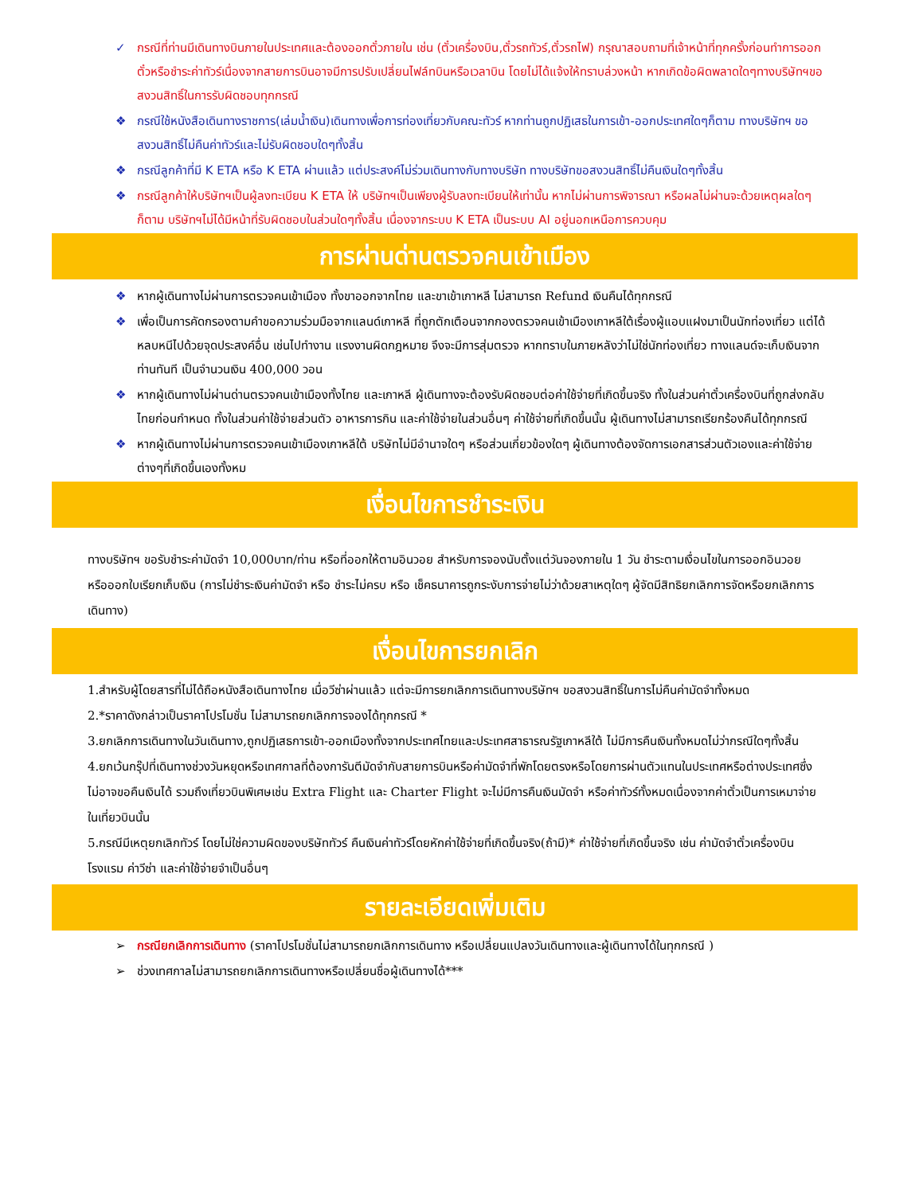✓ กรณีที่ท่านมีเดินทางบินภายในประเทศและต้องออกตั๋วภายใน เช่น (ตั๋วเครื่องบิน,ตั๋วรถทัวร์,ตั๋วรถไฟ) กรุณาสอบถามที่เจ้าหน้าที่ทุกครั้งก่อนทำการออกตั๋วหรือชำระค่าทัวร์เนื่องจากสายการบินอาจมีการปรับเปลี่ยนไฟล์ทบินหรือเวลาบิน โดยไม่ได้แจ้งให้ทราบล่วงหน้า หากเกิดข้อผิดพลาดใดๆทางบริษัทฯขอสงวนสิทธิ์ในการรับผิดชอบทุกกรณี
❖ กรณีใช้หนังสือเดินทางราชการ(เล่มน้ำเงิน)เดินทางเพื่อการท่องเที่ยวกับคณะทัวร์ หากท่านถูกปฏิเสธในการเข้า-ออกประเทศใดๆก็ตาม ทางบริษัทฯ ขอสงวนสิทธิ์ไม่คืนค่าทัวร์และไม่รับผิดชอบใดๆทั้งสิ้น
❖ กรณีลูกค้าที่มี K ETA หรือ K ETA ผ่านแล้ว แต่ประสงค์ไม่ร่วมเดินทางกับทางบริษัท ทางบริษัทขอสงวนสิทธิ์ไม่คืนเงินใดๆทั้งสิ้น
❖ กรณีลูกค้าให้บริษัทฯเป็นผู้ลงทะเบียน K ETA ให้ บริษัทฯเป็นเพียงผู้รับลงทะเบียนให้เท่านั้น หากไม่ผ่านการพิจารณา หรือผลไม่ผ่านจะด้วยเหตุผลใดๆก็ตาม บริษัทฯไม่ได้มีหน้าที่รับผิดชอบในส่วนใดๆทั้งสิ้น เนื่องจากระบบ K ETA เป็นระบบ AI อยู่นอกเหนือการควบคุม
การผ่านด่านตรวจคนเข้าเมือง
❖ หากผู้เดินทางไม่ผ่านการตรวจคนเข้าเมือง ทั้งขาออกจากไทย และขาเข้าเกาหลี ไม่สามารถ Refund เงินคืนได้ทุกกรณี
❖ เพื่อเป็นการคัดกรองตามคำขอความร่วมมือจากแลนด์เกาหลี ที่ถูกตักเตือนจากกองตรวจคนเข้าเมืองเกาหลีใต้เรื่องผู้แอบแฝงมาเป็นนักท่องเที่ยว แต่ได้หลบหนีไปด้วยจุดประสงค์อื่น เช่นไปทำงาน แรงงานผิดกฎหมาย จึงจะมีการสุ่มตรวจ หากทราบในภายหลังว่าไม่ใช่นักท่องเที่ยว ทางแลนด์จะเก็บเงินจากท่านทันที เป็นจำนวนเงิน 400,000 วอน
❖ หากผู้เดินทางไม่ผ่านด่านตรวจคนเข้าเมืองทั้งไทย และเกาหลี ผู้เดินทางจะต้องรับผิดชอบต่อค่าใช้จ่ายที่เกิดขึ้นจริง ทั้งในส่วนค่าตั๋วเครื่องบินที่ถูกส่งกลับไทยก่อนกำหนด ทั้งในส่วนค่าใช้จ่ายส่วนตัว อาหารการกิน และค่าใช้จ่ายในส่วนอื่นๆ ค่าใช้จ่ายที่เกิดขึ้นนั้น ผู้เดินทางไม่สามารถเรียกร้องคืนได้ทุกกรณี
❖ หากผู้เดินทางไม่ผ่านการตรวจคนเข้าเมืองเกาหลีใต้ บริษัทไม่มีอำนาจใดๆ หรือส่วนเกี่ยวข้องใดๆ ผู้เดินทางต้องจัดการเอกสารส่วนตัวเองและค่าใช้จ่ายต่างๆที่เกิดขึ้นเองทั้งหม
เงื่อนไขการชำระเงิน
ทางบริษัทฯ ขอรับชำระค่ามัดจำ 10,000บาท/ท่าน หรือที่ออกให้ตามอินวอย สำหรับการจองนับตั้งแต่วันจองภายใน 1 วัน ชำระตามเงื่อนไขในการออกอินวอย หรือออกใบเรียกเก็บเงิน (การไม่ชำระเงินค่ามัดจำ หรือ ชำระไม่ครบ หรือ เช็คธนาคารถูกระงับการจ่ายไม่ว่าด้วยสาเหตุใดๆ ผู้จัดมีสิทธิยกเลิกการจัดหรือยกเลิกการเดินทาง)
เงื่อนไขการยกเลิก
1.สำหรับผู้โดยสารที่ไม่ได้ถือหนังสือเดินทางไทย เมื่อวีซ่าผ่านแล้ว แต่จะมีการยกเลิกการเดินทางบริษัทฯ ขอสงวนสิทธิ์ในการไม่คืนค่ามัดจำทั้งหมด
2.*ราคาดังกล่าวเป็นราคาโปรโมชั่น ไม่สามารถยกเลิกการจองได้ทุกกรณี *
3.ยกเลิกการเดินทางในวันเดินทาง,ถูกปฏิเสธการเข้า-ออกเมืองทั้งจากประเทศไทยและประเทศสาธารณรัฐเกาหลีใต้ ไม่มีการคืนเงินทั้งหมดไม่ว่ากรณีใดๆทั้งสิ้น
4.ยกเว้นกรุ๊ปที่เดินทางช่วงวันหยุดหรือเทศกาลที่ต้องการันตีมัดจำกับสายการบินหรือค่ามัดจำที่พักโดยตรงหรือโดยการผ่านตัวแทนในประเทศหรือต่างประเทศซึ่งไม่อาจขอคืนเงินได้ รวมถึงเที่ยวบินพิเศษเช่น Extra Flight และ Charter Flight จะไม่มีการคืนเงินมัดจำ หรือค่าทัวร์ทั้งหมดเนื่องจากค่าตั๋วเป็นการเหมาจ่ายในเที่ยวบินนั้น
5.กรณีมีเหตุยกเลิกทัวร์ โดยไม่ใช่ความผิดของบริษัททัวร์ คืนเงินค่าทัวร์โดยหักค่าใช้จ่ายที่เกิดขึ้นจริง(ถ้ามี)* ค่าใช้จ่ายที่เกิดขึ้นจริง เช่น ค่ามัดจำตั๋วเครื่องบิน โรงแรม ค่าวีซ่า และค่าใช้จ่ายจำเป็นอื่นๆ
รายละเอียดเพิ่มเติม
➢ กรณียกเลิกการเดินทาง (ราคาโปรโมชั่นไม่สามารถยกเลิกการเดินทาง หรือเปลี่ยนแปลงวันเดินทางและผู้เดินทางได้ในทุกกรณี )
➢ ช่วงเทศกาลไม่สามารถยกเลิกการเดินทางหรือเปลี่ยนชื่อผู้เดินทางได้***